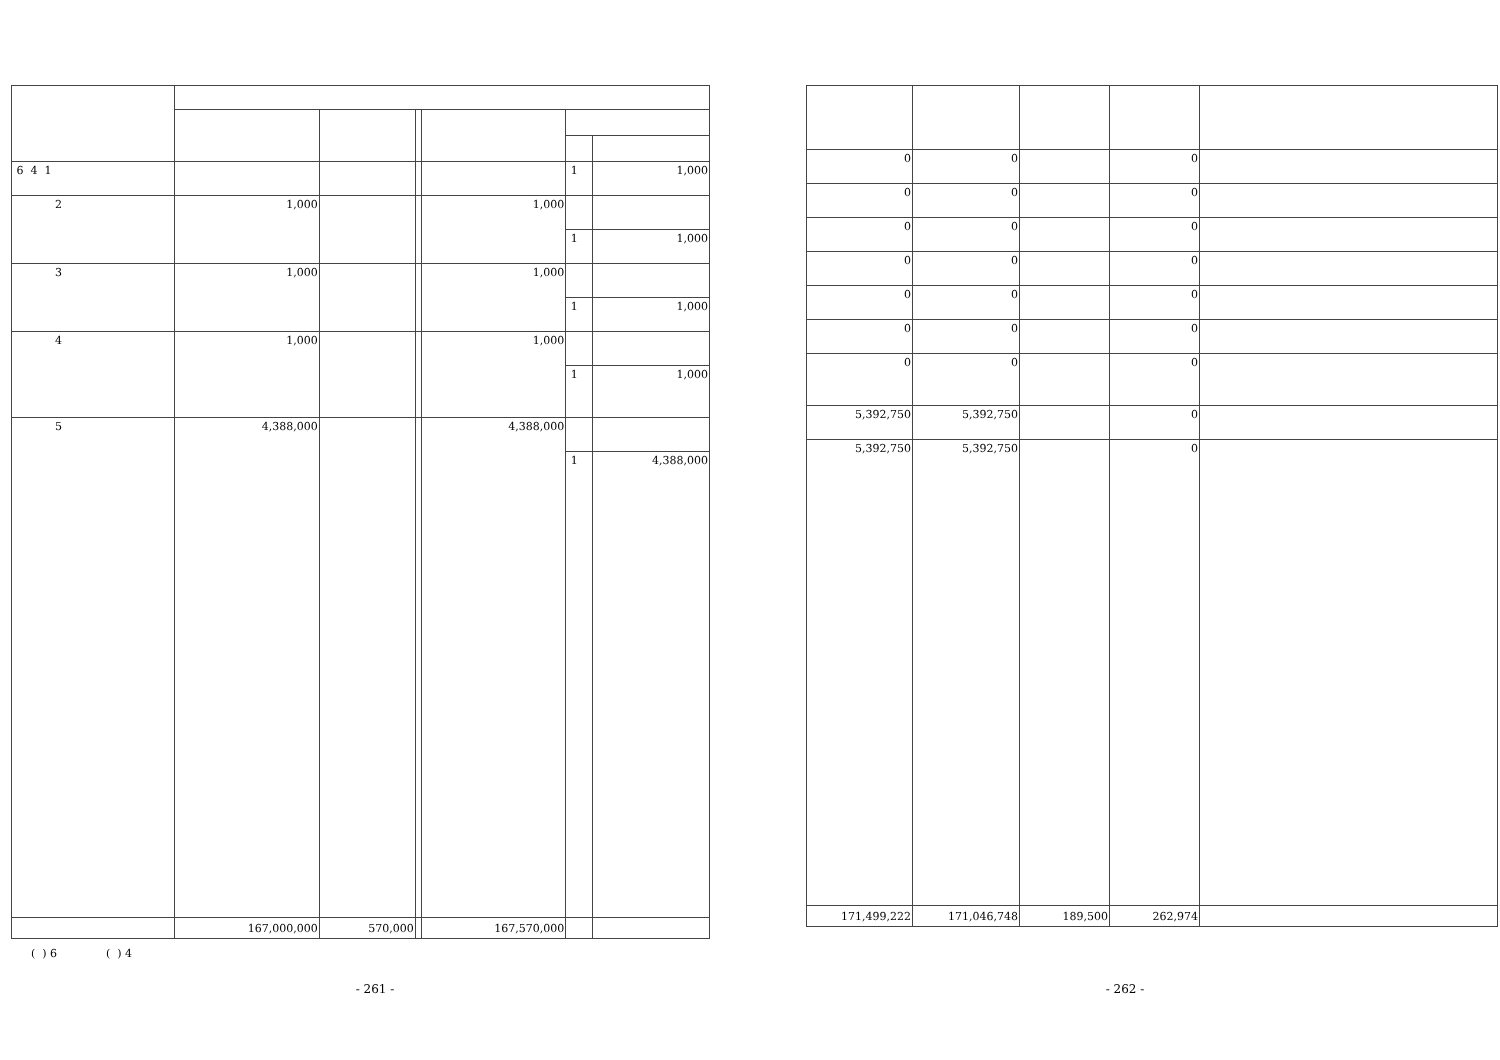| 6 4 1 | | | | | 1 | 1,000 |
| 2 | 1,000 | | | 1,000 | | |
| | | | | | 1 | 1,000 |
| 3 | 1,000 | | | 1,000 | | |
| | | | | | 1 | 1,000 |
| 4 | 1,000 | | | 1,000 | | |
| | | | | | 1 | 1,000 |
| 5 | 4,388,000 | | | 4,388,000 | | |
| | | | | | 1 | 4,388,000 |
| | 167,000,000 | 570,000 | | 167,570,000 | | |
( ) 6 ( ) 4
| 0 | 0 | | 0 | |
| 0 | 0 | | 0 | |
| 0 | 0 | | 0 | |
| 0 | 0 | | 0 | |
| 0 | 0 | | 0 | |
| 0 | 0 | | 0 | |
| 0 | 0 | | 0 | |
| 5,392,750 | 5,392,750 | | 0 | |
| 5,392,750 | 5,392,750 | | 0 | |
| 171,499,222 | 171,046,748 | 189,500 | 262,974 | |
- 261 - - 262 -